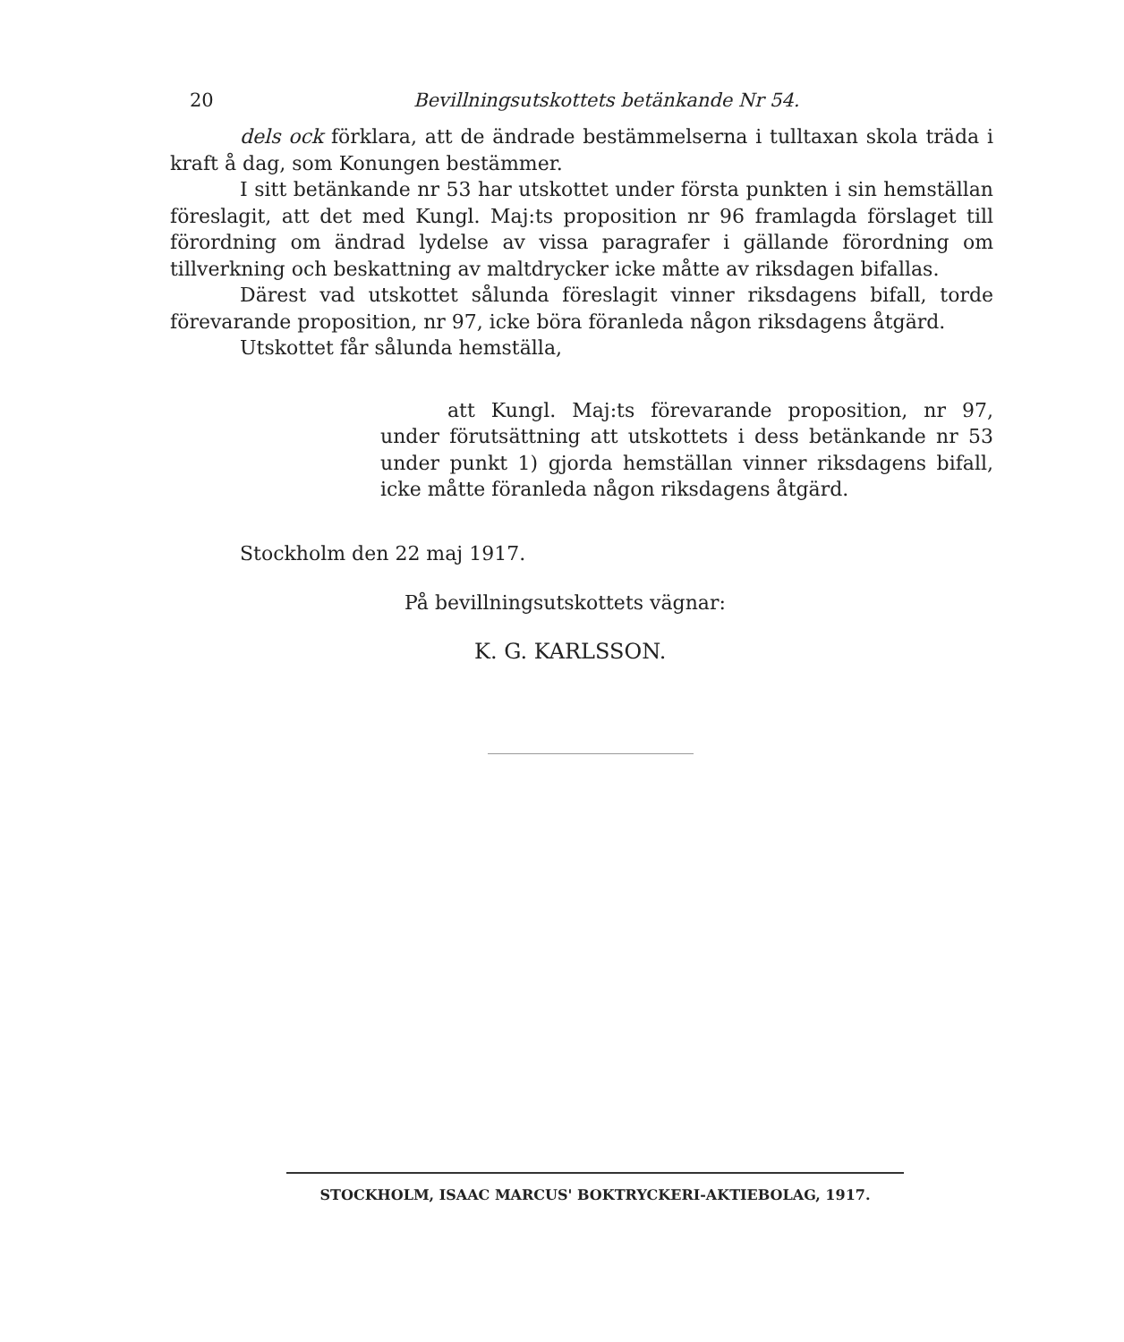20 Bevillningsutskottets betänkande Nr 54.
dels ock förklara, att de ändrade bestämmelserna i tulltaxan skola träda i kraft å dag, som Konungen bestämmer.
I sitt betänkande nr 53 har utskottet under första punkten i sin hemställan föreslagit, att det med Kungl. Maj:ts proposition nr 96 framlagda förslaget till förordning om ändrad lydelse av vissa paragrafer i gällande förordning om tillverkning och beskattning av maltdrycker icke måtte av riksdagen bifallas.
Därest vad utskottet sålunda föreslagit vinner riksdagens bifall, torde förevarande proposition, nr 97, icke böra föranleda någon riksdagens åtgärd.
Utskottet får sålunda hemställa,
att Kungl. Maj:ts förevarande proposition, nr 97, under förutsättning att utskottets i dess betänkande nr 53 under punkt 1) gjorda hemställan vinner riksdagens bifall, icke måtte föranleda någon riksdagens åtgärd.
Stockholm den 22 maj 1917.
På bevillningsutskottets vägnar:
K. G. KARLSSON.
STOCKHOLM, ISAAC MARCUS' BOKTRYCKERI-AKTIEBOLAG, 1917.